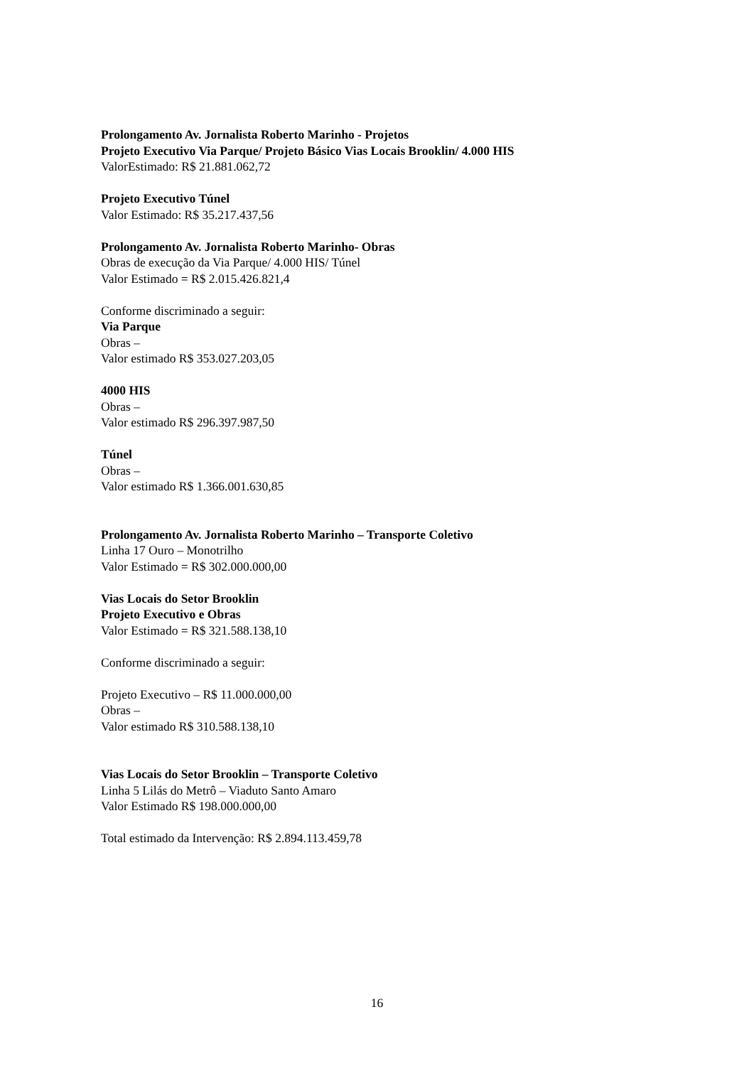Prolongamento Av. Jornalista Roberto Marinho - Projetos
Projeto Executivo Via Parque/ Projeto Básico Vias Locais Brooklin/ 4.000 HIS
ValorEstimado: R$ 21.881.062,72
Projeto Executivo Túnel
Valor Estimado: R$ 35.217.437,56
Prolongamento Av. Jornalista Roberto Marinho- Obras
Obras de execução da Via Parque/ 4.000 HIS/ Túnel
Valor Estimado = R$ 2.015.426.821,4
Conforme discriminado a seguir:
Via Parque
Obras –
Valor estimado R$ 353.027.203,05
4000 HIS
Obras –
Valor estimado R$ 296.397.987,50
Túnel
Obras –
Valor estimado R$ 1.366.001.630,85
Prolongamento Av. Jornalista Roberto Marinho – Transporte Coletivo
Linha 17 Ouro – Monotrilho
Valor Estimado = R$ 302.000.000,00
Vias Locais do Setor Brooklin
Projeto Executivo e Obras
Valor Estimado = R$ 321.588.138,10
Conforme discriminado a seguir:
Projeto Executivo – R$ 11.000.000,00
Obras –
Valor estimado R$ 310.588.138,10
Vias Locais do Setor Brooklin – Transporte Coletivo
Linha 5 Lilás do Metrô – Viaduto Santo Amaro
Valor Estimado R$ 198.000.000,00
Total estimado da Intervenção: R$ 2.894.113.459,78
16